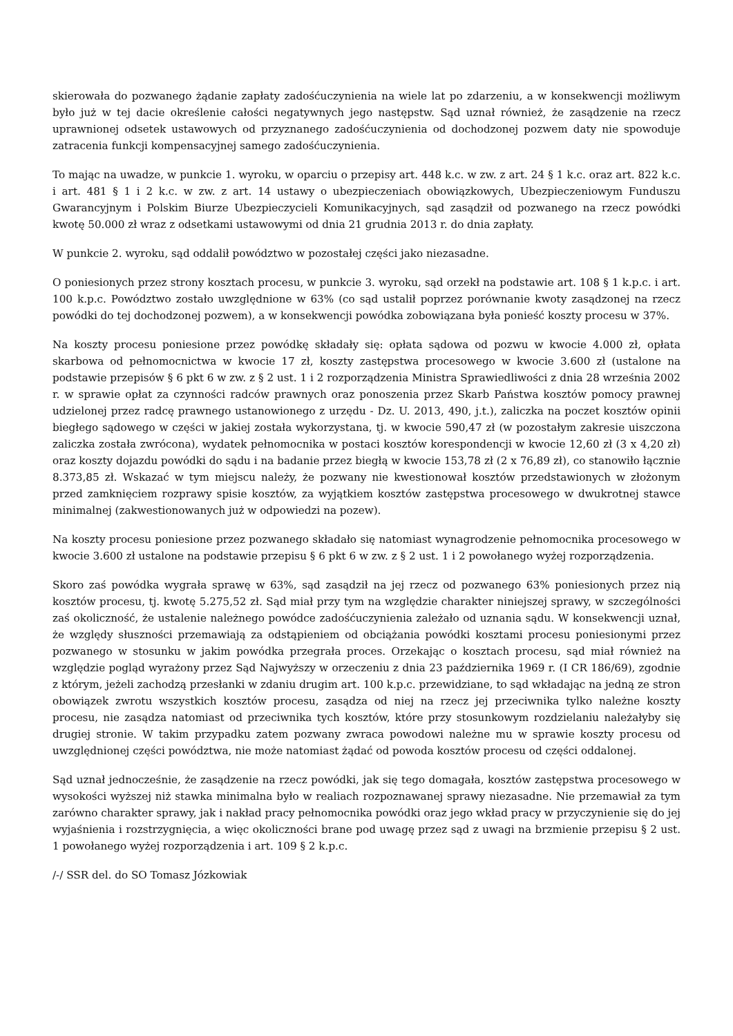skierowała do pozwanego żądanie zapłaty zadośćuczynienia na wiele lat po zdarzeniu, a w konsekwencji możliwym było już w tej dacie określenie całości negatywnych jego następstw. Sąd uznał również, że zasądzenie na rzecz uprawnionej odsetek ustawowych od przyznanego zadośćuczynienia od dochodzonej pozwem daty nie spowoduje zatracenia funkcji kompensacyjnej samego zadośćuczynienia.
To mając na uwadze, w punkcie 1. wyroku, w oparciu o przepisy art. 448 k.c. w zw. z art. 24 § 1 k.c. oraz art. 822 k.c. i art. 481 § 1 i 2 k.c. w zw. z art. 14 ustawy o ubezpieczeniach obowiązkowych, Ubezpieczeniowym Funduszu Gwarancyjnym i Polskim Biurze Ubezpieczycieli Komunikacyjnych, sąd zasądził od pozwanego na rzecz powódki kwotę 50.000 zł wraz z odsetkami ustawowymi od dnia 21 grudnia 2013 r. do dnia zapłaty.
W punkcie 2. wyroku, sąd oddalił powództwo w pozostałej części jako niezasadne.
O poniesionych przez strony kosztach procesu, w punkcie 3. wyroku, sąd orzekł na podstawie art. 108 § 1 k.p.c. i art. 100 k.p.c. Powództwo zostało uwzględnione w 63% (co sąd ustalił poprzez porównanie kwoty zasądzonej na rzecz powódki do tej dochodzonej pozwem), a w konsekwencji powódka zobowiązana była ponieść koszty procesu w 37%.
Na koszty procesu poniesione przez powódkę składały się: opłata sądowa od pozwu w kwocie 4.000 zł, opłata skarbowa od pełnomocnictwa w kwocie 17 zł, koszty zastępstwa procesowego w kwocie 3.600 zł (ustalone na podstawie przepisów § 6 pkt 6 w zw. z § 2 ust. 1 i 2 rozporządzenia Ministra Sprawiedliwości z dnia 28 września 2002 r. w sprawie opłat za czynności radców prawnych oraz ponoszenia przez Skarb Państwa kosztów pomocy prawnej udzielonej przez radcę prawnego ustanowionego z urzędu - Dz. U. 2013, 490, j.t.), zaliczka na poczet kosztów opinii biegłego sądowego w części w jakiej została wykorzystana, tj. w kwocie 590,47 zł (w pozostałym zakresie uiszczona zaliczka została zwrócona), wydatek pełnomocnika w postaci kosztów korespondencji w kwocie 12,60 zł (3 x 4,20 zł) oraz koszty dojazdu powódki do sądu i na badanie przez biegłą w kwocie 153,78 zł (2 x 76,89 zł), co stanowiło łącznie 8.373,85 zł. Wskazać w tym miejscu należy, że pozwany nie kwestionował kosztów przedstawionych w złożonym przed zamknięciem rozprawy spisie kosztów, za wyjątkiem kosztów zastępstwa procesowego w dwukrotnej stawce minimalnej (zakwestionowanych już w odpowiedzi na pozew).
Na koszty procesu poniesione przez pozwanego składało się natomiast wynagrodzenie pełnomocnika procesowego w kwocie 3.600 zł ustalone na podstawie przepisu § 6 pkt 6 w zw. z § 2 ust. 1 i 2 powołanego wyżej rozporządzenia.
Skoro zaś powódka wygrała sprawę w 63%, sąd zasądził na jej rzecz od pozwanego 63% poniesionych przez nią kosztów procesu, tj. kwotę 5.275,52 zł. Sąd miał przy tym na względzie charakter niniejszej sprawy, w szczególności zaś okoliczność, że ustalenie należnego powódce zadośćuczynienia zależało od uznania sądu. W konsekwencji uznał, że względy słuszności przemawiają za odstąpieniem od obciążania powódki kosztami procesu poniesionymi przez pozwanego w stosunku w jakim powódka przegrała proces. Orzekając o kosztach procesu, sąd miał również na względzie pogląd wyrażony przez Sąd Najwyższy w orzeczeniu z dnia 23 października 1969 r. (I CR 186/69), zgodnie z którym, jeżeli zachodzą przesłanki w zdaniu drugim art. 100 k.p.c. przewidziane, to sąd wkładając na jedną ze stron obowiązek zwrotu wszystkich kosztów procesu, zasądza od niej na rzecz jej przeciwnika tylko należne koszty procesu, nie zasądza natomiast od przeciwnika tych kosztów, które przy stosunkowym rozdzielaniu należałyby się drugiej stronie. W takim przypadku zatem pozwany zwraca powodowi należne mu w sprawie koszty procesu od uwzględnionej części powództwa, nie może natomiast żądać od powoda kosztów procesu od części oddalonej.
Sąd uznał jednocześnie, że zasądzenie na rzecz powódki, jak się tego domagała, kosztów zastępstwa procesowego w wysokości wyższej niż stawka minimalna było w realiach rozpoznawanej sprawy niezasadne. Nie przemawiał za tym zarówno charakter sprawy, jak i nakład pracy pełnomocnika powódki oraz jego wkład pracy w przyczynienie się do jej wyjaśnienia i rozstrzygnięcia, a więc okoliczności brane pod uwagę przez sąd z uwagi na brzmienie przepisu § 2 ust. 1 powołanego wyżej rozporządzenia i art. 109 § 2 k.p.c.
/-/ SSR del. do SO Tomasz Józkowiak